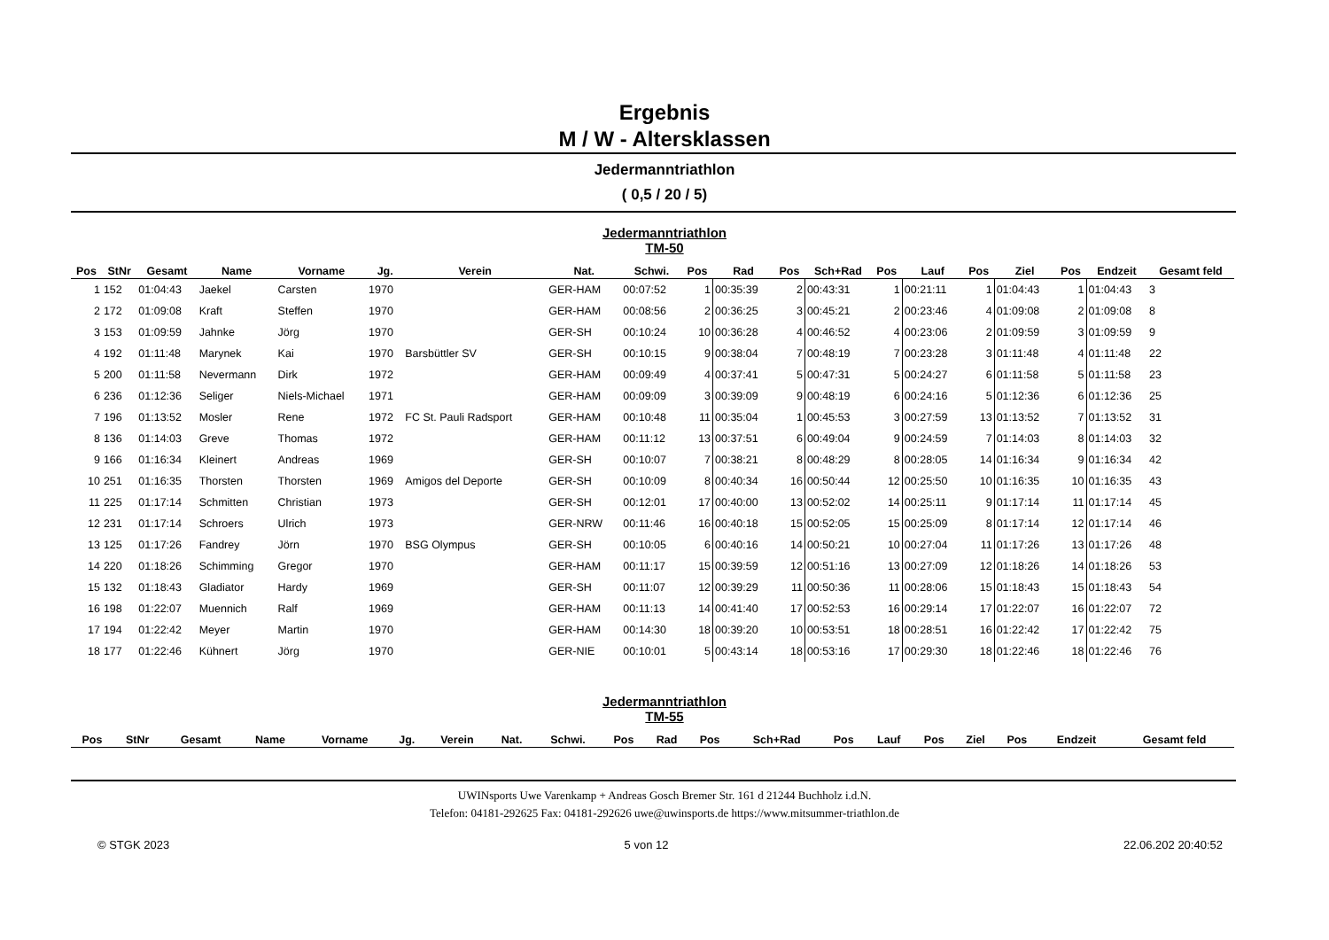Ergebnis
M / W - Altersklassen
Jedermanntriathlon
( 0,5 / 20 / 5)
Jedermanntriathlon
TM-50
| Pos | StNr | Gesamt | Name | Vorname | Jg. | Verein | Nat. | Schwi. | Pos | Rad | Pos | Sch+Rad | Pos | Lauf | Pos | Ziel | Pos | Endzeit | Gesamt feld |
| --- | --- | --- | --- | --- | --- | --- | --- | --- | --- | --- | --- | --- | --- | --- | --- | --- | --- | --- | --- |
| 1 | 152 | 01:04:43 | Jaekel | Carsten | 1970 | | GER-HAM | 00:07:52 | 1 | 00:35:39 | 2 | 00:43:31 | 1 | 00:21:11 | 1 | 01:04:43 | 1 | 01:04:43 | 3 |
| 2 | 172 | 01:09:08 | Kraft | Steffen | 1970 | | GER-HAM | 00:08:56 | 2 | 00:36:25 | 3 | 00:45:21 | 2 | 00:23:46 | 4 | 01:09:08 | 2 | 01:09:08 | 8 |
| 3 | 153 | 01:09:59 | Jahnke | Jörg | 1970 | | GER-SH | 00:10:24 | 10 | 00:36:28 | 4 | 00:46:52 | 4 | 00:23:06 | 2 | 01:09:59 | 3 | 01:09:59 | 9 |
| 4 | 192 | 01:11:48 | Marynek | Kai | 1970 | Barsbüttler SV | GER-SH | 00:10:15 | 9 | 00:38:04 | 7 | 00:48:19 | 7 | 00:23:28 | 3 | 01:11:48 | 4 | 01:11:48 | 22 |
| 5 | 200 | 01:11:58 | Nevermann | Dirk | 1972 | | GER-HAM | 00:09:49 | 4 | 00:37:41 | 5 | 00:47:31 | 5 | 00:24:27 | 6 | 01:11:58 | 5 | 01:11:58 | 23 |
| 6 | 236 | 01:12:36 | Seliger | Niels-Michael | 1971 | | GER-HAM | 00:09:09 | 3 | 00:39:09 | 9 | 00:48:19 | 6 | 00:24:16 | 5 | 01:12:36 | 6 | 01:12:36 | 25 |
| 7 | 196 | 01:13:52 | Mosler | Rene | 1972 | FC St. Pauli Radsport | GER-HAM | 00:10:48 | 11 | 00:35:04 | 1 | 00:45:53 | 3 | 00:27:59 | 13 | 01:13:52 | 7 | 01:13:52 | 31 |
| 8 | 136 | 01:14:03 | Greve | Thomas | 1972 | | GER-HAM | 00:11:12 | 13 | 00:37:51 | 6 | 00:49:04 | 9 | 00:24:59 | 7 | 01:14:03 | 8 | 01:14:03 | 32 |
| 9 | 166 | 01:16:34 | Kleinert | Andreas | 1969 | | GER-SH | 00:10:07 | 7 | 00:38:21 | 8 | 00:48:29 | 8 | 00:28:05 | 14 | 01:16:34 | 9 | 01:16:34 | 42 |
| 10 | 251 | 01:16:35 | Thorsten | Thorsten | 1969 | Amigos del Deporte | GER-SH | 00:10:09 | 8 | 00:40:34 | 16 | 00:50:44 | 12 | 00:25:50 | 10 | 01:16:35 | 10 | 01:16:35 | 43 |
| 11 | 225 | 01:17:14 | Schmitten | Christian | 1973 | | GER-SH | 00:12:01 | 17 | 00:40:00 | 13 | 00:52:02 | 14 | 00:25:11 | 9 | 01:17:14 | 11 | 01:17:14 | 45 |
| 12 | 231 | 01:17:14 | Schroers | Ulrich | 1973 | | GER-NRW | 00:11:46 | 16 | 00:40:18 | 15 | 00:52:05 | 15 | 00:25:09 | 8 | 01:17:14 | 12 | 01:17:14 | 46 |
| 13 | 125 | 01:17:26 | Fandrey | Jörn | 1970 | BSG Olympus | GER-SH | 00:10:05 | 6 | 00:40:16 | 14 | 00:50:21 | 10 | 00:27:04 | 11 | 01:17:26 | 13 | 01:17:26 | 48 |
| 14 | 220 | 01:18:26 | Schimming | Gregor | 1970 | | GER-HAM | 00:11:17 | 15 | 00:39:59 | 12 | 00:51:16 | 13 | 00:27:09 | 12 | 01:18:26 | 14 | 01:18:26 | 53 |
| 15 | 132 | 01:18:43 | Gladiator | Hardy | 1969 | | GER-SH | 00:11:07 | 12 | 00:39:29 | 11 | 00:50:36 | 11 | 00:28:06 | 15 | 01:18:43 | 15 | 01:18:43 | 54 |
| 16 | 198 | 01:22:07 | Muennich | Ralf | 1969 | | GER-HAM | 00:11:13 | 14 | 00:41:40 | 17 | 00:52:53 | 16 | 00:29:14 | 17 | 01:22:07 | 16 | 01:22:07 | 72 |
| 17 | 194 | 01:22:42 | Meyer | Martin | 1970 | | GER-HAM | 00:14:30 | 18 | 00:39:20 | 10 | 00:53:51 | 18 | 00:28:51 | 16 | 01:22:42 | 17 | 01:22:42 | 75 |
| 18 | 177 | 01:22:46 | Kühnert | Jörg | 1970 | | GER-NIE | 00:10:01 | 5 | 00:43:14 | 18 | 00:53:16 | 17 | 00:29:30 | 18 | 01:22:46 | 18 | 01:22:46 | 76 |
Jedermanntriathlon
TM-55
| Pos | StNr | Gesamt | Name | Vorname | Jg. | Verein | Nat. | Schwi. | Pos | Rad | Pos | Sch+Rad | Pos | Lauf | Pos | Ziel | Pos | Endzeit | Gesamt feld |
| --- | --- | --- | --- | --- | --- | --- | --- | --- | --- | --- | --- | --- | --- | --- | --- | --- | --- | --- | --- |
UWINsports Uwe Varenkamp + Andreas Gosch Bremer Str. 161 d 21244 Buchholz i.d.N.
Telefon: 04181-292625 Fax: 04181-292626 uwe@uwinsports.de https://www.mitsummer-triathlon.de
© STGK 2023 5 von 12 22.06.202 20:40:52